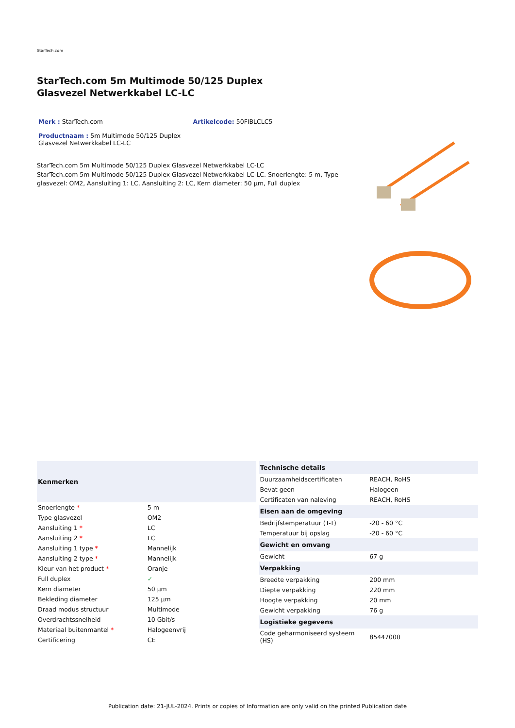StarTech.com
StarTech.com 5m Multimode 50/125 Duplex Glasvezel Netwerkkabel LC-LC
Merk : StarTech.com Artikelcode: 50FIBLCLC5
Productnaam : 5m Multimode 50/125 Duplex Glasvezel Netwerkkabel LC-LC
StarTech.com 5m Multimode 50/125 Duplex Glasvezel Netwerkkabel LC-LC
StarTech.com 5m Multimode 50/125 Duplex Glasvezel Netwerkkabel LC-LC. Snoerlengte: 5 m, Type glasvezel: OM2, Aansluiting 1: LC, Aansluiting 2: LC, Kern diameter: 50 µm, Full duplex
| Kenmerken | |
| --- | --- |
| Snoerlengte * | 5 m |
| Type glasvezel | OM2 |
| Aansluiting 1 * | LC |
| Aansluiting 2 * | LC |
| Aansluiting 1 type * | Mannelijk |
| Aansluiting 2 type * | Mannelijk |
| Kleur van het product * | Oranje |
| Full duplex | ✓ |
| Kern diameter | 50 µm |
| Bekleding diameter | 125 µm |
| Draad modus structuur | Multimode |
| Overdrachtssnelheid | 10 Gbit/s |
| Materiaal buitenmantel * | Halogeenvrij |
| Certificering | CE |
| Technische details | |
| --- | --- |
| Duurzaamheidscertificaten | REACH, RoHS |
| Bevat geen | Halogeen |
| Certificaten van naleving | REACH, RoHS |
| Eisen aan de omgeving | |
| Bedrijfstemperatuur (T-T) | -20 - 60 °C |
| Temperatuur bij opslag | -20 - 60 °C |
| Gewicht en omvang | |
| Gewicht | 67 g |
| Verpakking | |
| Breedte verpakking | 200 mm |
| Diepte verpakking | 220 mm |
| Hoogte verpakking | 20 mm |
| Gewicht verpakking | 76 g |
| Logistieke gegevens | |
| Code geharmoniseerd systeem (HS) | 85447000 |
Publication date: 21-JUL-2024. Prints or copies of Information are only valid on the printed Publication date